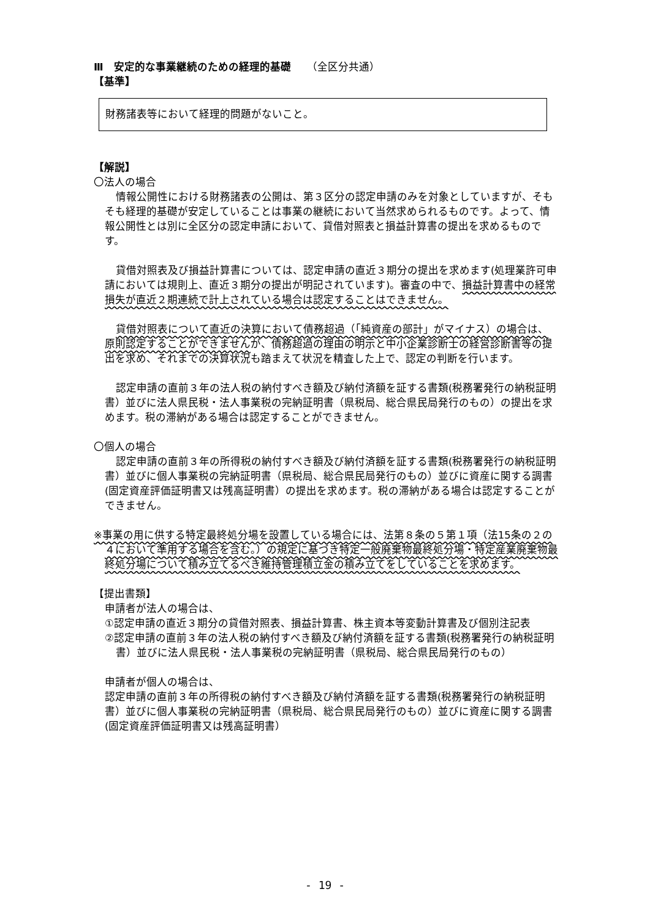Ⅲ　安定的な事業継続のための経理的基礎　　（全区分共通）
【基準】
財務諸表等において経理的問題がないこと。
【解説】
〇法人の場合
情報公開性における財務諸表の公開は、第３区分の認定申請のみを対象としていますが、そもそも経理的基礎が安定していることは事業の継続において当然求められるものです。よって、情報公開性とは別に全区分の認定申請において、貸借対照表と損益計算書の提出を求めるものです。
貸借対照表及び損益計算書については、認定申請の直近３期分の提出を求めます(処理業許可申請においては規則上、直近３期分の提出が明記されています)。審査の中で、損益計算書中の経常損失が直近２期連続で計上されている場合は認定することはできません。
貸借対照表について直近の決算において債務超過（「純資産の部計」がマイナス）の場合は、原則認定することができませんが、債務超過の理由の明示と中小企業診断士の経営診断書等の提出を求め、それまでの決算状況も踏まえて状況を精査した上で、認定の判断を行います。
認定申請の直前３年の法人税の納付すべき額及び納付済額を証する書類(税務署発行の納税証明書）並びに法人県民税・法人事業税の完納証明書（県税局、総合県民局発行のもの）の提出を求めます。税の滞納がある場合は認定することができません。
〇個人の場合
認定申請の直前３年の所得税の納付すべき額及び納付済額を証する書類(税務署発行の納税証明書）並びに個人事業税の完納証明書（県税局、総合県民局発行のもの）並びに資産に関する調書(固定資産評価証明書又は残高証明書）の提出を求めます。税の滞納がある場合は認定することができません。
※事業の用に供する特定最終処分場を設置している場合には、法第８条の５第１項（法15条の２の４において準用する場合を含む。）の規定に基づき特定一般廃棄物最終処分場・特定産業廃棄物最終処分場について積み立てるべき維持管理積立金の積み立てをしていることを求めます。
【提出書類】
申請者が法人の場合は、
①認定申請の直近３期分の貸借対照表、損益計算書、株主資本等変動計算書及び個別注記表
②認定申請の直前３年の法人税の納付すべき額及び納付済額を証する書類(税務署発行の納税証明書）並びに法人県民税・法人事業税の完納証明書（県税局、総合県民局発行のもの）
申請者が個人の場合は、
認定申請の直前３年の所得税の納付すべき額及び納付済額を証する書類(税務署発行の納税証明書）並びに個人事業税の完納証明書（県税局、総合県民局発行のもの）並びに資産に関する調書(固定資産評価証明書又は残高証明書）
- 19 -